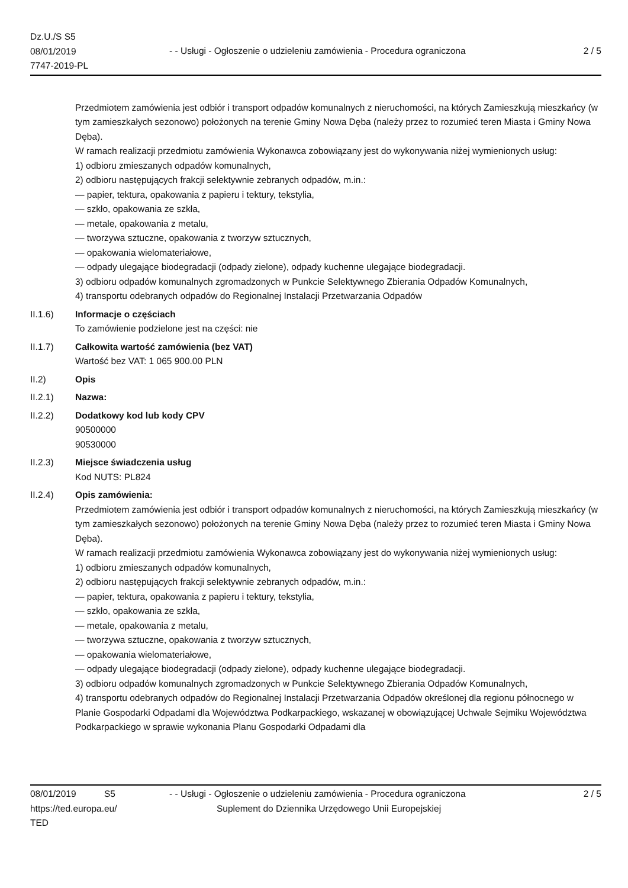Dz.U./S S5
08/01/2019
7747-2019-PL
- - Usługi - Ogłoszenie o udzieleniu zamówienia - Procedura ograniczona
2 / 5
Przedmiotem zamówienia jest odbiór i transport odpadów komunalnych z nieruchomości, na których Zamieszkują mieszkańcy (w tym zamieszkałych sezonowo) położonych na terenie Gminy Nowa Dęba (należy przez to rozumieć teren Miasta i Gminy Nowa Dęba).
W ramach realizacji przedmiotu zamówienia Wykonawca zobowiązany jest do wykonywania niżej wymienionych usług:
1) odbioru zmieszanych odpadów komunalnych,
2) odbioru następujących frakcji selektywnie zebranych odpadów, m.in.:
— papier, tektura, opakowania z papieru i tektury, tekstylia,
— szkło, opakowania ze szkła,
— metale, opakowania z metalu,
— tworzywa sztuczne, opakowania z tworzyw sztucznych,
— opakowania wielomateriałowe,
— odpady ulegające biodegradacji (odpady zielone), odpady kuchenne ulegające biodegradacji.
3) odbioru odpadów komunalnych zgromadzonych w Punkcie Selektywnego Zbierania Odpadów Komunalnych,
4) transportu odebranych odpadów do Regionalnej Instalacji Przetwarzania Odpadów
II.1.6) Informacje o częściach
To zamówienie podzielone jest na części: nie
II.1.7) Całkowita wartość zamówienia (bez VAT)
Wartość bez VAT: 1 065 900.00 PLN
II.2) Opis
II.2.1) Nazwa:
II.2.2) Dodatkowy kod lub kody CPV
90500000
90530000
II.2.3) Miejsce świadczenia usług
Kod NUTS: PL824
II.2.4) Opis zamówienia:
Przedmiotem zamówienia jest odbiór i transport odpadów komunalnych z nieruchomości, na których Zamieszkują mieszkańcy (w tym zamieszkałych sezonowo) położonych na terenie Gminy Nowa Dęba (należy przez to rozumieć teren Miasta i Gminy Nowa Dęba).
W ramach realizacji przedmiotu zamówienia Wykonawca zobowiązany jest do wykonywania niżej wymienionych usług:
1) odbioru zmieszanych odpadów komunalnych,
2) odbioru następujących frakcji selektywnie zebranych odpadów, m.in.:
— papier, tektura, opakowania z papieru i tektury, tekstylia,
— szkło, opakowania ze szkła,
— metale, opakowania z metalu,
— tworzywa sztuczne, opakowania z tworzyw sztucznych,
— opakowania wielomateriałowe,
— odpady ulegające biodegradacji (odpady zielone), odpady kuchenne ulegające biodegradacji.
3) odbioru odpadów komunalnych zgromadzonych w Punkcie Selektywnego Zbierania Odpadów Komunalnych,
4) transportu odebranych odpadów do Regionalnej Instalacji Przetwarzania Odpadów określonej dla regionu północnego w Planie Gospodarki Odpadami dla Województwa Podkarpackiego, wskazanej w obowiązującej Uchwale Sejmiku Województwa Podkarpackiego w sprawie wykonania Planu Gospodarki Odpadami dla
08/01/2019 S5 - - Usługi - Ogłoszenie o udzieleniu zamówienia - Procedura ograniczona
2 / 5
https://ted.europa.eu/ Suplement do Dziennika Urzędowego Unii Europejskiej
TED